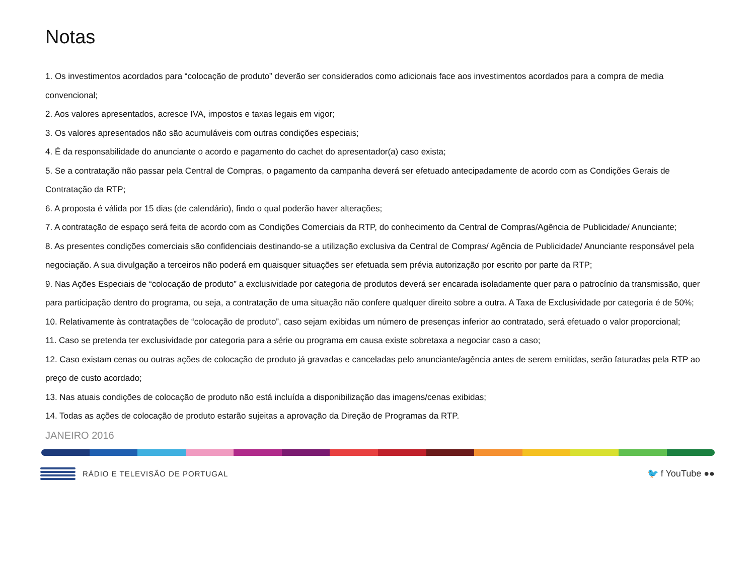Notas
1. Os investimentos acordados para “colocação de produto” deverão ser considerados como adicionais face aos investimentos acordados para a compra de media convencional;
2. Aos valores apresentados, acresce IVA, impostos e taxas legais em vigor;
3. Os valores apresentados não são acumuláveis com outras condições especiais;
4. É da responsabilidade do anunciante o acordo e pagamento do cachet do apresentador(a) caso exista;
5. Se a contratação não passar pela Central de Compras, o pagamento da campanha deverá ser efetuado antecipadamente de acordo com as Condições Gerais de Contratação da RTP;
6. A proposta é válida por 15 dias (de calendário), findo o qual poderão haver alterações;
7. A contratação de espaço será feita de acordo com as Condições Comerciais da RTP, do conhecimento da Central de Compras/Agência de Publicidade/ Anunciante;
8. As presentes condições comerciais são confidenciais destinando-se a utilização exclusiva da Central de Compras/ Agência de Publicidade/ Anunciante responsável pela negociação. A sua divulgação a terceiros não poderá em quaisquer situações ser efetuada sem prévia autorização por escrito por parte da RTP;
9. Nas Ações Especiais de “colocação de produto” a exclusividade por categoria de produtos deverá ser encarada isoladamente quer para o patrocínio da transmissão, quer para participação dentro do programa, ou seja, a contratação de uma situação não confere qualquer direito sobre a outra. A Taxa de Exclusividade por categoria é de 50%;
10. Relativamente às contratações de “colocação de produto”, caso sejam exibidas um número de presenças inferior ao contratado, será efetuado o valor proporcional;
11. Caso se pretenda ter exclusividade por categoria para a série ou programa em causa existe sobretaxa a negociar caso a caso;
12. Caso existam cenas ou outras ações de colocação de produto já gravadas e canceladas pelo anunciante/agência antes de serem emitidas, serão faturadas pela RTP ao preço de custo acordado;
13. Nas atuais condições de colocação de produto não está incluída a disponibilização das imagens/cenas exibidas;
14. Todas as ações de colocação de produto estarão sujeitas a aprovação da Direção de Programas da RTP.
JANEIRO 2016
RÁDIO E TELEVISÃO DE PORTUGAL
🐦 f YouTube ●●